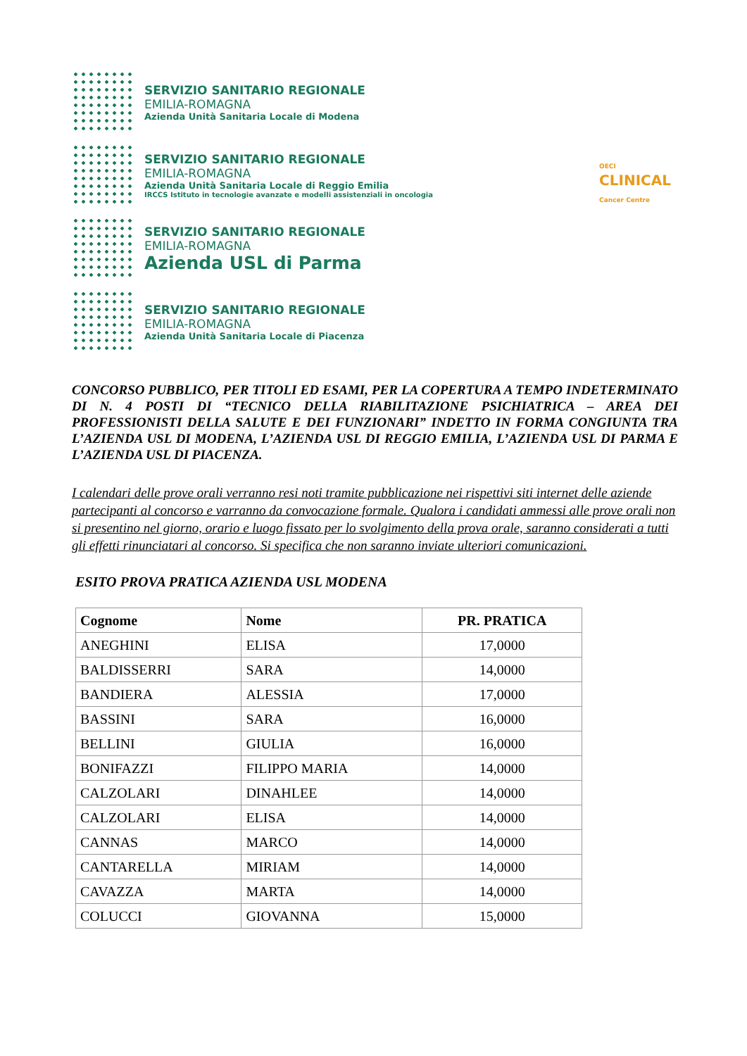SERVIZIO SANITARIO REGIONALE
EMILIA-ROMAGNA
Azienda Unità Sanitaria Locale di Modena
SERVIZIO SANITARIO REGIONALE
EMILIA-ROMAGNA
Azienda Unità Sanitaria Locale di Reggio Emilia
IRCCS Istituto in tecnologie avanzate e modelli assistenziali in oncologia
OECI
CLINICAL
Cancer Centre
SERVIZIO SANITARIO REGIONALE
EMILIA-ROMAGNA
Azienda USL di Parma
SERVIZIO SANITARIO REGIONALE
EMILIA-ROMAGNA
Azienda Unità Sanitaria Locale di Piacenza
CONCORSO PUBBLICO, PER TITOLI ED ESAMI, PER LA COPERTURA A TEMPO INDETERMINATO DI N. 4 POSTI DI “TECNICO DELLA RIABILITAZIONE PSICHIATRICA – AREA DEI PROFESSIONISTI DELLA SALUTE E DEI FUNZIONARI” INDETTO IN FORMA CONGIUNTA TRA L’AZIENDA USL DI MODENA, L’AZIENDA USL DI REGGIO EMILIA, L’AZIENDA USL DI PARMA E L’AZIENDA USL DI PIACENZA.
I calendari delle prove orali verranno resi noti tramite pubblicazione nei rispettivi siti internet delle aziende partecipanti al concorso e varranno da convocazione formale. Qualora i candidati ammessi alle prove orali non si presentino nel giorno, orario e luogo fissato per lo svolgimento della prova orale, saranno considerati a tutti gli effetti rinunciatari al concorso. Si specifica che non saranno inviate ulteriori comunicazioni.
ESITO PROVA PRATICA AZIENDA USL MODENA
| Cognome | Nome | PR. PRATICA |
| --- | --- | --- |
| ANEGHINI | ELISA | 17,0000 |
| BALDISSERRI | SARA | 14,0000 |
| BANDIERA | ALESSIA | 17,0000 |
| BASSINI | SARA | 16,0000 |
| BELLINI | GIULIA | 16,0000 |
| BONIFAZZI | FILIPPO MARIA | 14,0000 |
| CALZOLARI | DINAHLEE | 14,0000 |
| CALZOLARI | ELISA | 14,0000 |
| CANNAS | MARCO | 14,0000 |
| CANTARELLA | MIRIAM | 14,0000 |
| CAVAZZA | MARTA | 14,0000 |
| COLUCCI | GIOVANNA | 15,0000 |